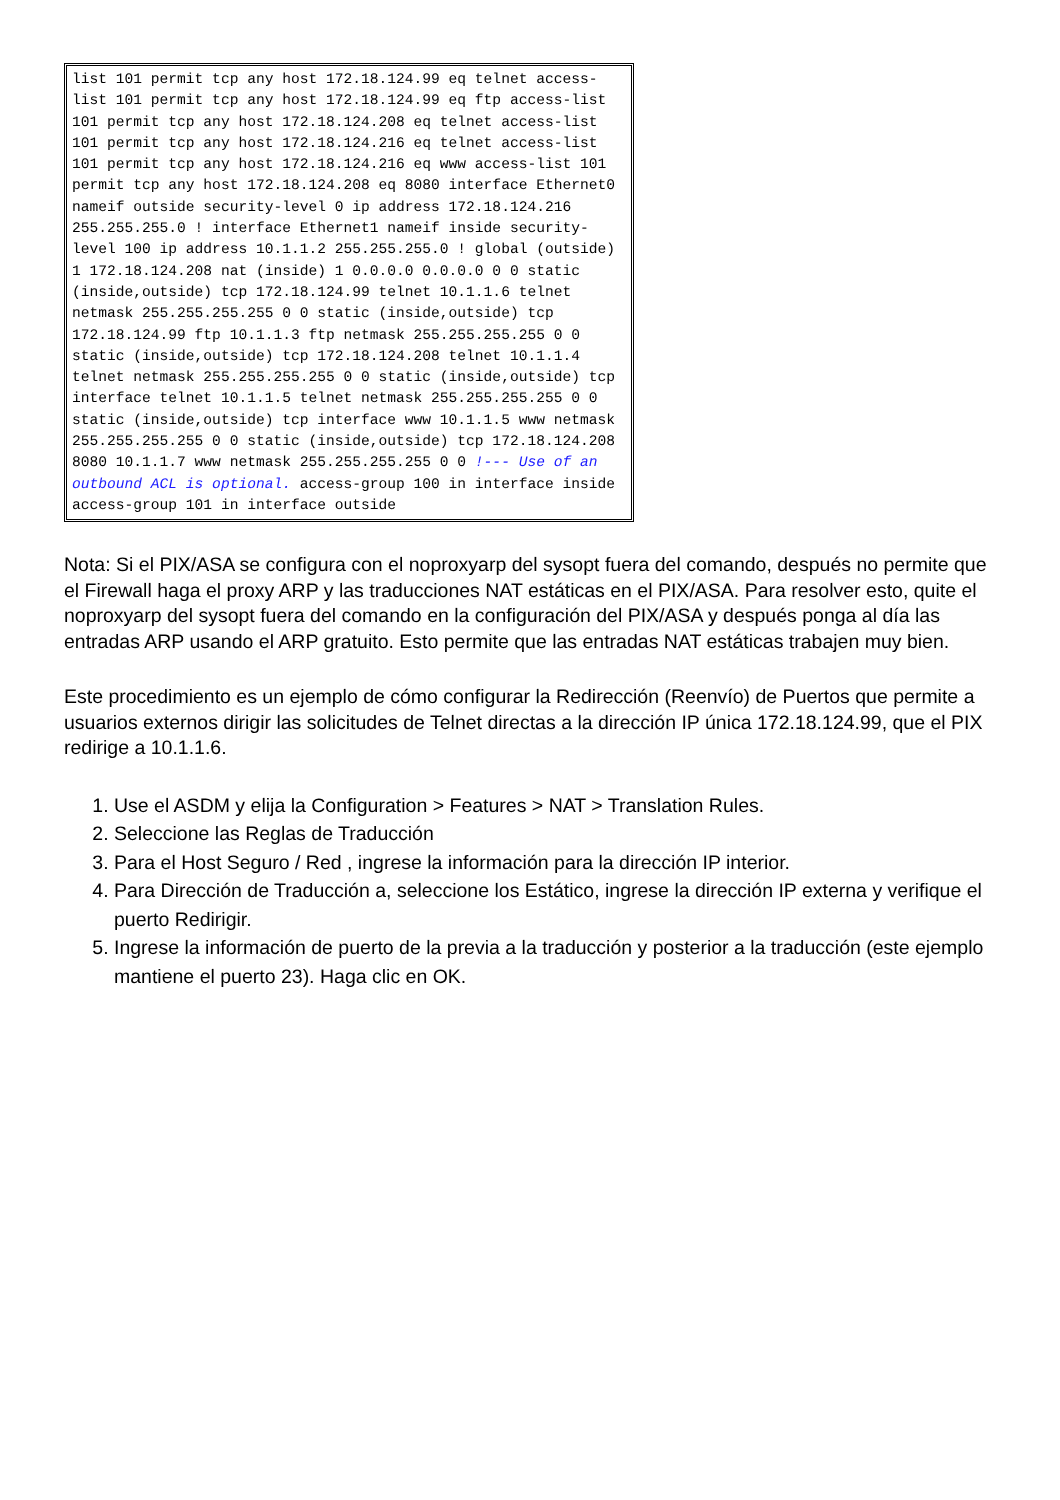list 101 permit tcp any host 172.18.124.99 eq telnet access-list 101 permit tcp any host 172.18.124.99 eq ftp access-list 101 permit tcp any host 172.18.124.208 eq telnet access-list 101 permit tcp any host 172.18.124.216 eq telnet access-list 101 permit tcp any host 172.18.124.216 eq www access-list 101 permit tcp any host 172.18.124.208 eq 8080 interface Ethernet0 nameif outside security-level 0 ip address 172.18.124.216 255.255.255.0 ! interface Ethernet1 nameif inside security-level 100 ip address 10.1.1.2 255.255.255.0 ! global (outside) 1 172.18.124.208 nat (inside) 1 0.0.0.0 0.0.0.0 0 0 static (inside,outside) tcp 172.18.124.99 telnet 10.1.1.6 telnet netmask 255.255.255.255 0 0 static (inside,outside) tcp 172.18.124.99 ftp 10.1.1.3 ftp netmask 255.255.255.255 0 0 static (inside,outside) tcp 172.18.124.208 telnet 10.1.1.4 telnet netmask 255.255.255.255 0 0 static (inside,outside) tcp interface telnet 10.1.1.5 telnet netmask 255.255.255.255 0 0 static (inside,outside) tcp interface www 10.1.1.5 www netmask 255.255.255.255 0 0 static (inside,outside) tcp 172.18.124.208 8080 10.1.1.7 www netmask 255.255.255.255 0 0 !--- Use of an outbound ACL is optional. access-group 100 in interface inside access-group 101 in interface outside
Nota: Si el PIX/ASA se configura con el noproxyarp del sysopt fuera del comando, después no permite que el Firewall haga el proxy ARP y las traducciones NAT estáticas en el PIX/ASA. Para resolver esto, quite el noproxyarp del sysopt fuera del comando en la configuración del PIX/ASA y después ponga al día las entradas ARP usando el ARP gratuito. Esto permite que las entradas NAT estáticas trabajen muy bien.
Este procedimiento es un ejemplo de cómo configurar la Redirección (Reenvío) de Puertos que permite a usuarios externos dirigir las solicitudes de Telnet directas a la dirección IP única 172.18.124.99, que el PIX redirige a 10.1.1.6.
1. Use el ASDM y elija la Configuration > Features > NAT > Translation Rules.
2. Seleccione las Reglas de Traducción
3. Para el Host Seguro / Red , ingrese la información para la dirección IP interior.
4. Para Dirección de Traducción a, seleccione los Estático, ingrese la dirección IP externa y verifique el puerto Redirigir.
5. Ingrese la información de puerto de la previa a la traducción y posterior a la traducción (este ejemplo mantiene el puerto 23). Haga clic en OK.